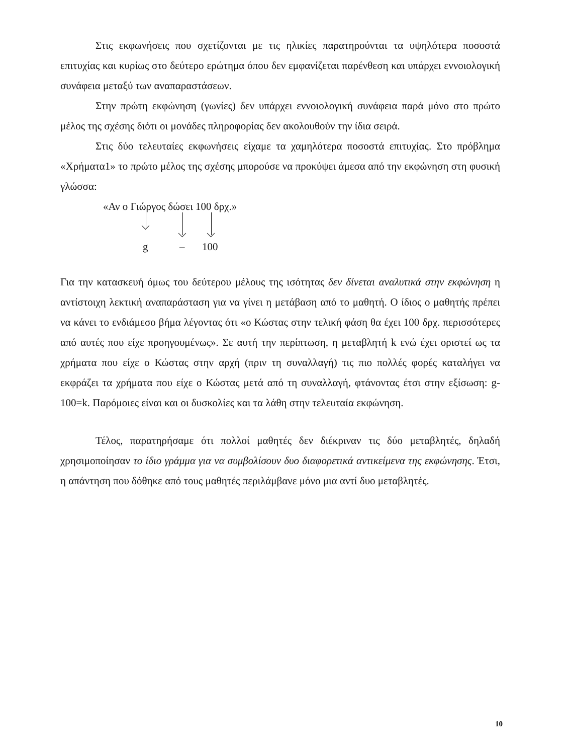Στις εκφωνήσεις που σχετίζονται με τις ηλικίες παρατηρούνται τα υψηλότερα ποσοστά επιτυχίας και κυρίως στο δεύτερο ερώτημα όπου δεν εμφανίζεται παρένθεση και υπάρχει εννοιολογική συνάφεια μεταξύ των αναπαραστάσεων.
Στην πρώτη εκφώνηση (γωνίες) δεν υπάρχει εννοιολογική συνάφεια παρά μόνο στο πρώτο μέλος της σχέσης διότι οι μονάδες πληροφορίας δεν ακολουθούν την ίδια σειρά.
Στις δύο τελευταίες εκφωνήσεις είχαμε τα χαμηλότερα ποσοστά επιτυχίας. Στο πρόβλημα «Χρήματα1» το πρώτο μέλος της σχέσης μπορούσε να προκύψει άμεσα από την εκφώνηση στη φυσική γλώσσα:
«Αν ο Γιώργος δώσει 100 δρχ.»
g – 100
Για την κατασκευή όμως του δεύτερου μέλους της ισότητας δεν δίνεται αναλυτικά στην εκφώνηση η αντίστοιχη λεκτική αναπαράσταση για να γίνει η μετάβαση από το μαθητή. Ο ίδιος ο μαθητής πρέπει να κάνει το ενδιάμεσο βήμα λέγοντας ότι «ο Κώστας στην τελική φάση θα έχει 100 δρχ. περισσότερες από αυτές που είχε προηγουμένως». Σε αυτή την περίπτωση, η μεταβλητή k ενώ έχει οριστεί ως τα χρήματα που είχε ο Κώστας στην αρχή (πριν τη συναλλαγή) τις πιο πολλές φορές καταλήγει να εκφράζει τα χρήματα που είχε ο Κώστας μετά από τη συναλλαγή, φτάνοντας έτσι στην εξίσωση: g-100=k. Παρόμοιες είναι και οι δυσκολίες και τα λάθη στην τελευταία εκφώνηση.
Τέλος, παρατηρήσαμε ότι πολλοί μαθητές δεν διέκριναν τις δύο μεταβλητές, δηλαδή χρησιμοποίησαν το ίδιο γράμμα για να συμβολίσουν δυο διαφορετικά αντικείμενα της εκφώνησης. Έτσι, η απάντηση που δόθηκε από τους μαθητές περιλάμβανε μόνο μια αντί δυο μεταβλητές.
10